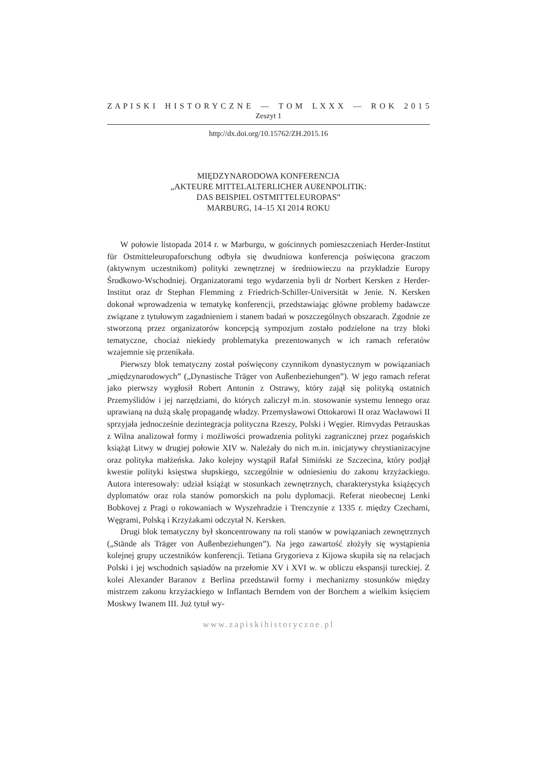Z A P I S K I H I S T O R Y C Z N E — T O M L X X X — R O K 2 0 1 5
Zeszyt 1
http://dx.doi.org/10.15762/ZH.2015.16
MIĘDZYNARODOWA KONFERENCJA
„AKTEURE MITTELALTERLICHER AUßENPOLITIK:
DAS BEISPIEL OSTMITTELEUROPAS”
MARBURG, 14–15 XI 2014 ROKU
W połowie listopada 2014 r. w Marburgu, w gościnnych pomieszczeniach Herder-Institut für Ostmitteleuropaforschung odbyła się dwudniowa konferencja poświęcona graczom (aktywnym uczestnikom) polityki zewnętrznej w średniowieczu na przykładzie Europy Środkowo-Wschodniej. Organizatorami tego wydarzenia byli dr Norbert Kersken z Herder-Institut oraz dr Stephan Flemming z Friedrich-Schiller-Universität w Jenie. N. Kersken dokonał wprowadzenia w tematykę konferencji, przedstawiając główne problemy badawcze związane z tytułowym zagadnieniem i stanem badań w poszczególnych obszarach. Zgodnie ze stworzoną przez organizatorów koncepcją sympozjum zostało podzielone na trzy bloki tematyczne, chociaż niekiedy problematyka prezentowanych w ich ramach referatów wzajemnie się przenikała.
Pierwszy blok tematyczny został poświęcony czynnikom dynastycznym w powiązaniach „międzynarodowych” („Dynastische Träger von Außenbeziehungen”). W jego ramach referat jako pierwszy wygłosił Robert Antonin z Ostrawy, który zajął się polityką ostatnich Przemyślidów i jej narzędziami, do których zaliczył m.in. stosowanie systemu lennego oraz uprawianą na dużą skalę propagandę władzy. Przemysławowi Ottokarowi II oraz Wacławowi II sprzyjała jednocześnie dezintegracja polityczna Rzeszy, Polski i Węgier. Rimvydas Petrauskas z Wilna analizował formy i możliwości prowadzenia polityki zagranicznej przez pogańskich książąt Litwy w drugiej połowie XIV w. Należały do nich m.in. inicjatywy chrystianizacyjne oraz polityka małżeńska. Jako kolejny wystąpił Rafał Simiński ze Szczecina, który podjął kwestie polityki księstwa słupskiego, szczególnie w odniesieniu do zakonu krzyżackiego. Autora interesowały: udział książąt w stosunkach zewnętrznych, charakterystyka książęcych dyplomatów oraz rola stanów pomorskich na polu dyplomacji. Referat nieobecnej Lenki Bobkovej z Pragi o rokowaniach w Wyszehradzie i Trenczynie z 1335 r. między Czechami, Węgrami, Polską i Krzyżakami odczytał N. Kersken.
Drugi blok tematyczny był skoncentrowany na roli stanów w powiązaniach zewnętrznych („Stände als Träger von Außenbeziehungen”). Na jego zawartość złożyły się wystąpienia kolejnej grupy uczestników konferencji. Tetiana Grygorieva z Kijowa skupiła się na relacjach Polski i jej wschodnich sąsiadów na przełomie XV i XVI w. w obliczu ekspansji tureckiej. Z kolei Alexander Baranov z Berlina przedstawił formy i mechanizmy stosunków między mistrzem zakonu krzyżackiego w Inflantach Berndem von der Borchem a wielkim księciem Moskwy Iwanem III. Już tytuł wy-
www.zapiskihistoryczne.pl